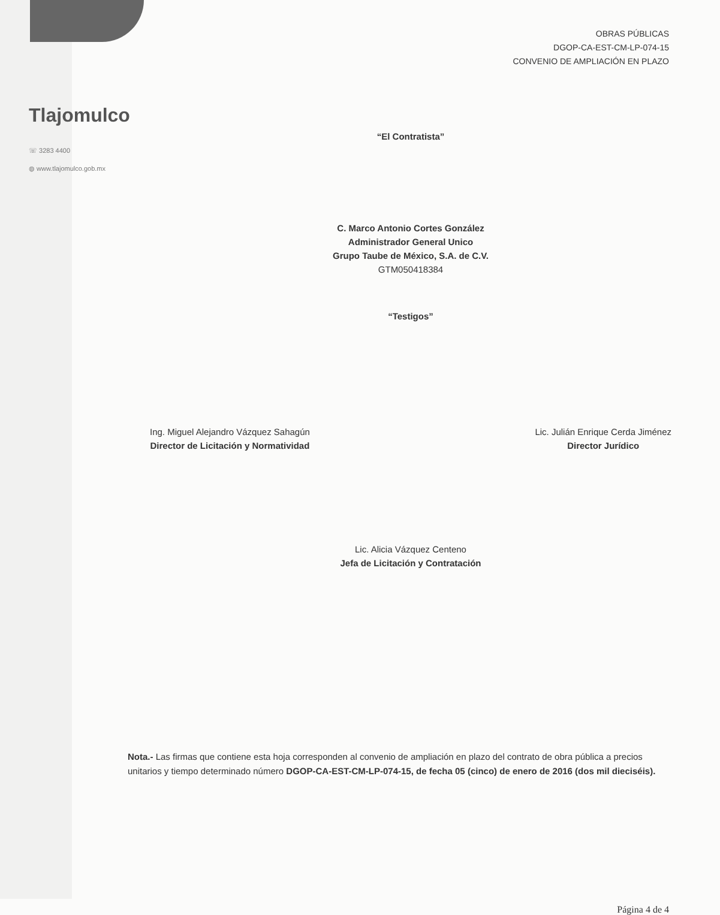OBRAS PÚBLICAS
DGOP-CA-EST-CM-LP-074-15
CONVENIO DE AMPLIACIÓN EN PLAZO
Tlajomulco
☏ 3283 4400
◍ www.tlajomulco.gob.mx
“El Contratista”
C. Marco Antonio Cortes González
Administrador General Unico
Grupo Taube de México, S.A. de C.V.
GTM050418384
“Testigos”
Ing. Miguel Alejandro Vázquez Sahagún
Director de Licitación y Normatividad
Lic. Julián Enrique Cerda Jiménez
Director Jurídico
Lic. Alicia Vázquez Centeno
Jefa de Licitación y Contratación
Nota.- Las firmas que contiene esta hoja corresponden al convenio de ampliación en plazo del contrato de obra pública a precios unitarios y tiempo determinado número DGOP-CA-EST-CM-LP-074-15, de fecha 05 (cinco) de enero de 2016 (dos mil dieciséis).
Página 4 de 4